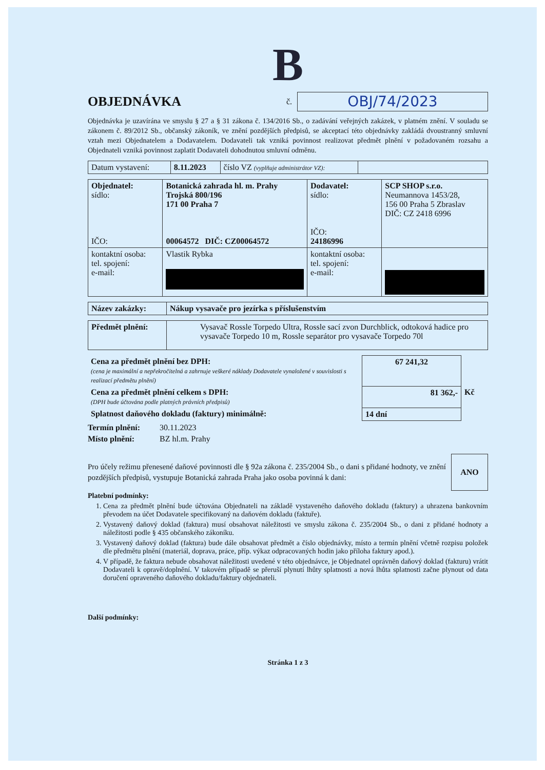B
OBJEDNÁVKA
č.
OBJ/74/2023
Objednávka je uzavírána ve smyslu § 27 a § 31 zákona č. 134/2016 Sb., o zadávání veřejných zakázek, v platném znění. V souladu se zákonem č. 89/2012 Sb., občanský zákoník, ve znění pozdějších předpisů, se akceptací této objednávky zakládá dvoustranný smluvní vztah mezi Objednatelem a Dodavatelem. Dodavateli tak vzniká povinnost realizovat předmět plnění v požadovaném rozsahu a Objednateli vzniká povinnost zaplatit Dodavateli dohodnutou smluvní odměnu.
| Datum vystavení: | 8.11.2023 | číslo VZ (vyplňuje administrátor VZ): | |
| Objednatel: sídlo: IČO: | Botanická zahrada hl. m. Prahy Trojská 800/196 171 00 Praha 7 00064572 DIČ: CZ00064572 | Dodavatel: sídlo: IČO: 24186996 | SCP SHOP s.r.o. Neumannova 1453/28, 156 00 Praha 5 Zbraslav DIČ: CZ 2418 6996 |
| kontaktní osoba: tel. spojení: e-mail: | Vlastik Rybka | kontaktní osoba: tel. spojení: e-mail: | |
| Název zakázky: | Nákup vysavače pro jezírka s příslušenstvím |
| Předmět plnění: | Vysavač Rossle Torpedo Ultra, Rossle sací zvon Durchblick, odtoková hadice pro vysavače Torpedo 10 m, Rossle separátor pro vysavače Torpedo 70l |
| Cena za předmět plnění bez DPH: (cena je maximální a nepřekročitelná a zahrnuje veškeré náklady Dodavatele vynaložené v souvislosti s realizací předmětu plnění) | 67 241,32 | |
| Cena za předmět plnění celkem s DPH: (DPH bude účtována podle platných právních předpisů) | 81 362,- | Kč |
| Splatnost daňového dokladu (faktury) minimálně: | 14 dní | |
Termín plnění: 30.11.2023
Místo plnění: BZ hl.m. Prahy
Pro účely režimu přenesené daňové povinnosti dle § 92a zákona č. 235/2004 Sb., o dani s přidané hodnoty, ve znění pozdějších předpisů, vystupuje Botanická zahrada Praha jako osoba povinná k dani:
ANO
Platební podmínky:
1. Cena za předmět plnění bude účtována Objednateli na základě vystaveného daňového dokladu (faktury) a uhrazena bankovním převodem na účet Dodavatele specifikovaný na daňovém dokladu (faktuře).
2. Vystavený daňový doklad (faktura) musí obsahovat náležitosti ve smyslu zákona č. 235/2004 Sb., o dani z přidané hodnoty a náležitosti podle § 435 občanského zákoníku.
3. Vystavený daňový doklad (faktura) bude dále obsahovat předmět a číslo objednávky, místo a termín plnění včetně rozpisu položek dle předmětu plnění (materiál, doprava, práce, příp. výkaz odpracovaných hodin jako příloha faktury apod.).
4. V případě, že faktura nebude obsahovat náležitosti uvedené v této objednávce, je Objednatel oprávněn daňový doklad (fakturu) vrátit Dodavateli k opravě/doplnění. V takovém případě se přeruší plynutí lhůty splatnosti a nová lhůta splatnosti začne plynout od data doručení opraveného daňového dokladu/faktury objednateli.
Další podmínky:
Stránka 1 z 3